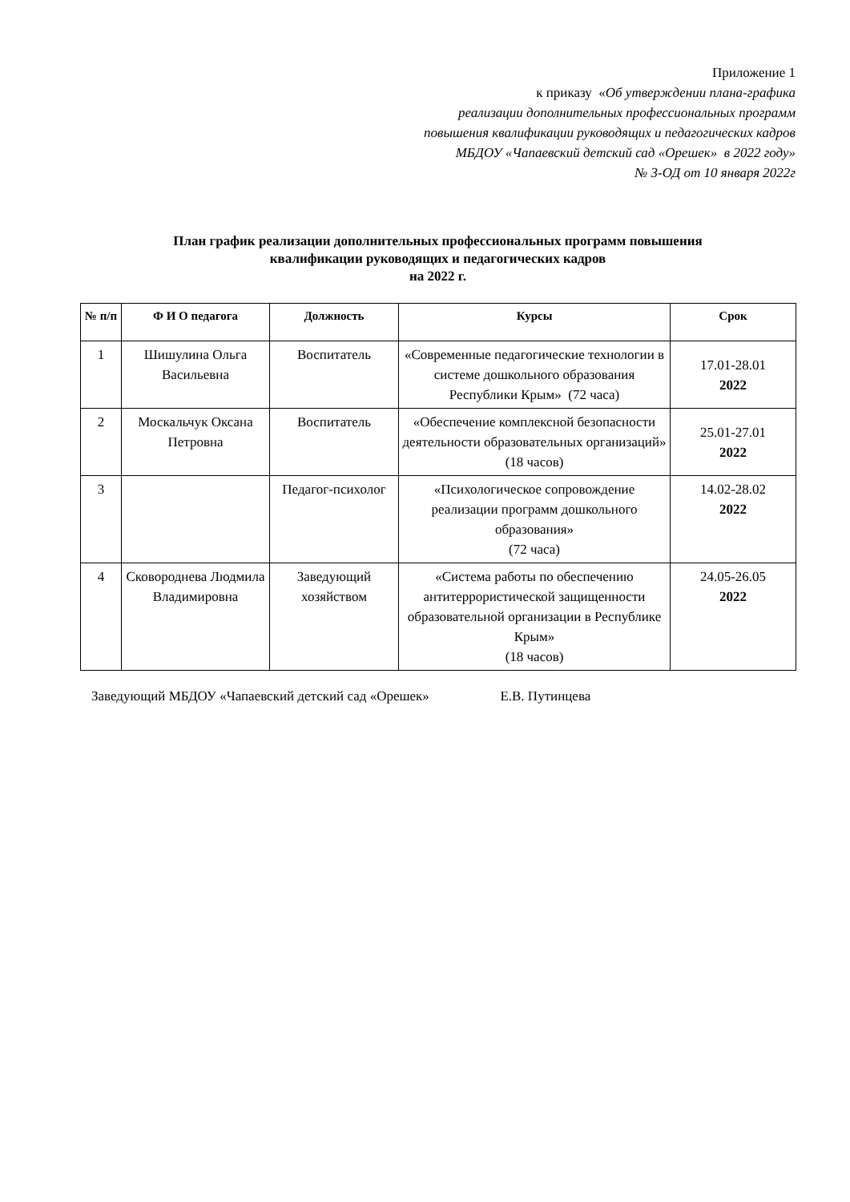Приложение 1
к приказу «Об утверждении плана-графика
реализации дополнительных профессиональных программ
повышения квалификации руководящих и педагогических кадров
МБДОУ «Чапаевский детский сад «Орешек» в 2022 году»
№ 3-ОД от 10 января 2022г
План график реализации дополнительных профессиональных программ повышения
квалификации руководящих и педагогических кадров
на 2022 г.
| № п/п | Ф И О педагога | Должность | Курсы | Срок |
| --- | --- | --- | --- | --- |
| 1 | Шишулина Ольга Васильевна | Воспитатель | «Современные педагогические технологии в системе дошкольного образования Республики Крым» (72 часа) | 17.01-28.01 2022 |
| 2 | Москальчук Оксана Петровна | Воспитатель | «Обеспечение комплексной безопасности деятельности образовательных организаций» (18 часов) | 25.01-27.01 2022 |
| 3 | | Педагог-психолог | «Психологическое сопровождение реализации программ дошкольного образования» (72 часа) | 14.02-28.02 2022 |
| 4 | Сковороднева Людмила Владимировна | Заведующий хозяйством | «Система работы по обеспечению антитеррористической защищенности образовательной организации в Республике Крым» (18 часов) | 24.05-26.05 2022 |
Заведующий МБДОУ «Чапаевский детский сад «Орешек» Е.В. Путинцева